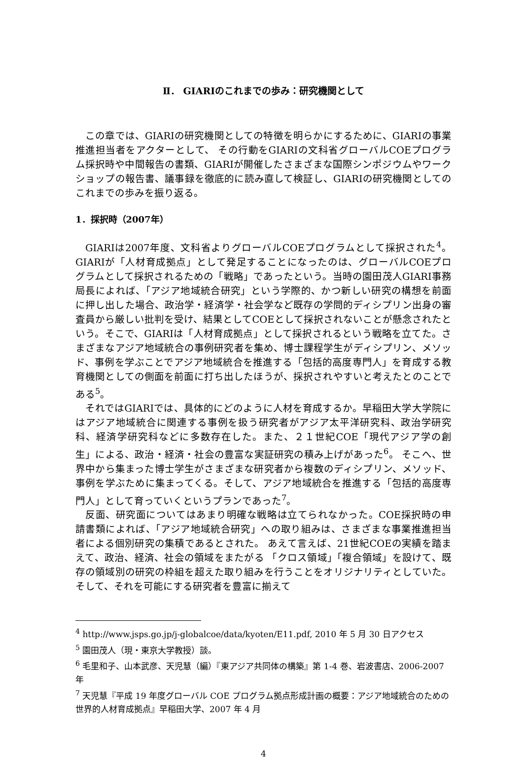Ⅱ． GIARIのこれまでの歩み：研究機関として
この章では、GIARIの研究機関としての特徴を明らかにするために、GIARIの事業推進担当者をアクターとして、 その行動をGIARIの文科省グローバルCOEプログラム採択時や中間報告の書類、GIARIが開催したさまざまな国際シンポジウムやワークショップの報告書、議事録を徹底的に読み直して検証し、GIARIの研究機関としてのこれまでの歩みを振り返る。
1．採択時（2007年）
GIARIは2007年度、文科省よりグローバルCOEプログラムとして採択された<sup>4</sup>。GIARIが「人材育成拠点」として発足することになったのは、グローバルCOEプログラムとして採択されるための「戦略」であったという。当時の園田茂人GIARI事務局長によれば、「アジア地域統合研究」という学際的、かつ新しい研究の構想を前面に押し出した場合、政治学・経済学・社会学など既存の学問的ディシプリン出身の審査員から厳しい批判を受け、結果としてCOEとして採択されないことが懸念されたという。そこで、GIARIは「人材育成拠点」として採択されるという戦略を立てた。さまざまなアジア地域統合の事例研究者を集め、博士課程学生がディシプリン、メソッド、事例を学ぶことでアジア地域統合を推進する「包括的高度専門人」を育成する教育機関としての側面を前面に打ち出したほうが、採択されやすいと考えたとのことである<sup>5</sup>。
それではGIARIでは、具体的にどのように人材を育成するか。早稲田大学大学院にはアジア地域統合に関連する事例を扱う研究者がアジア太平洋研究科、政治学研究科、経済学研究科などに多数存在した。また、２１世紀COE「現代アジア学の創生」による、政治・経済・社会の豊富な実証研究の積み上げがあった<sup>6</sup>。 そこへ、世界中から集まった博士学生がさまざまな研究者から複数のディシプリン、メソッド、事例を学ぶために集まってくる。そして、アジア地域統合を推進する「包括的高度専門人」として育っていくというプランであった<sup>7</sup>。
反面、研究面についてはあまり明確な戦略は立てられなかった。COE採択時の申請書類によれば、「アジア地域統合研究」への取り組みは、さまざまな事業推進担当者による個別研究の集積であるとされた。 あえて言えば、21世紀COEの実績を踏まえて、政治、経済、社会の領域をまたがる 「クロス領域」「複合領域」を設けて、既存の領域別の研究の枠組を超えた取り組みを行うことをオリジナリティとしていた。そして、それを可能にする研究者を豊富に揃えて
<sup>4</sup> http://www.jsps.go.jp/j-globalcoe/data/kyoten/E11.pdf, 2010 年 5 月 30 日アクセス
<sup>5</sup> 園田茂人（現・東京大学教授）談。
<sup>6</sup> 毛里和子、山本武彦、天児慧（編）『東アジア共同体の構築』第 1-4 巻、岩波書店、2006-2007 年
<sup>7</sup> 天児慧『平成 19 年度グローバル COE プログラム拠点形成計画の概要：アジア地域統合のための世界的人材育成拠点』早稲田大学、2007 年 4 月
4